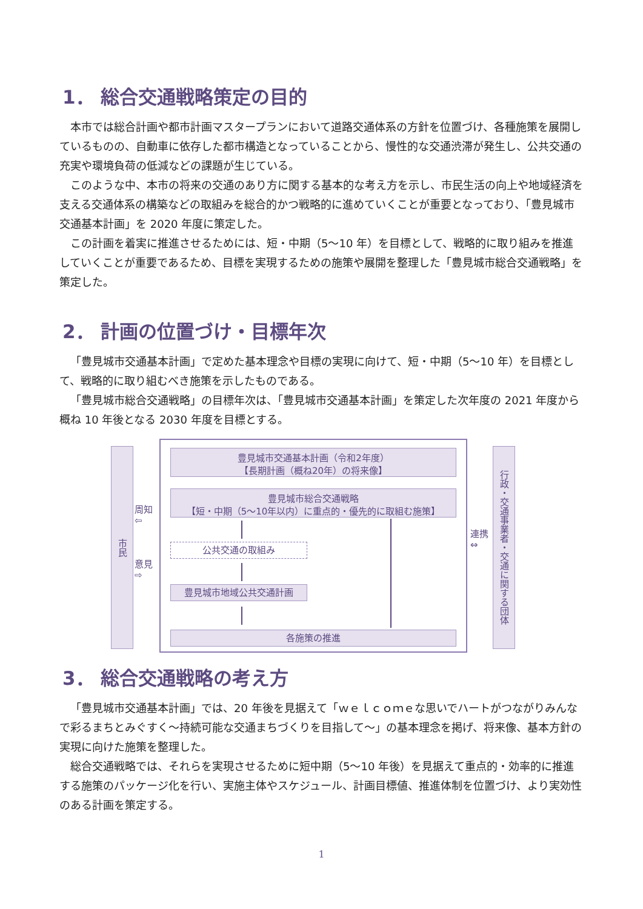1． 総合交通戦略策定の目的
本市では総合計画や都市計画マスタープランにおいて道路交通体系の方針を位置づけ、各種施策を展開しているものの、自動車に依存した都市構造となっていることから、慢性的な交通渋滞が発生し、公共交通の充実や環境負荷の低減などの課題が生じている。
このような中、本市の将来の交通のあり方に関する基本的な考え方を示し、市民生活の向上や地域経済を支える交通体系の構築などの取組みを総合的かつ戦略的に進めていくことが重要となっており、「豊見城市交通基本計画」を 2020 年度に策定した。
この計画を着実に推進させるためには、短・中期（5～10 年）を目標として、戦略的に取り組みを推進していくことが重要であるため、目標を実現するための施策や展開を整理した「豊見城市総合交通戦略」を策定した。
2． 計画の位置づけ・目標年次
「豊見城市交通基本計画」で定めた基本理念や目標の実現に向けて、短・中期（5～10 年）を目標として、戦略的に取り組むべき施策を示したものである。
「豊見城市総合交通戦略」の目標年次は、「豊見城市交通基本計画」を策定した次年度の 2021 年度から概ね 10 年後となる 2030 年度を目標とする。
市民
周知
⇦
意見
⇨
豊見城市交通基本計画（令和2年度）
【長期計画（概ね20年）の将来像】
豊見城市総合交通戦略
【短・中期（5～10年以内）に重点的・優先的に取組む施策】
公共交通の取組み
豊見城市地域公共交通計画
各施策の推進
連携
⇔
行政・交通事業者・交通に関する団体
3． 総合交通戦略の考え方
「豊見城市交通基本計画」では、20 年後を見据えて「ｗｅｌｃｏｍｅな思いでハートがつながりみんなで彩るまちとみぐすく～持続可能な交通まちづくりを目指して～」の基本理念を掲げ、将来像、基本方針の実現に向けた施策を整理した。
総合交通戦略では、それらを実現させるために短中期（5～10 年後）を見据えて重点的・効率的に推進する施策のパッケージ化を行い、実施主体やスケジュール、計画目標値、推進体制を位置づけ、より実効性のある計画を策定する。
1